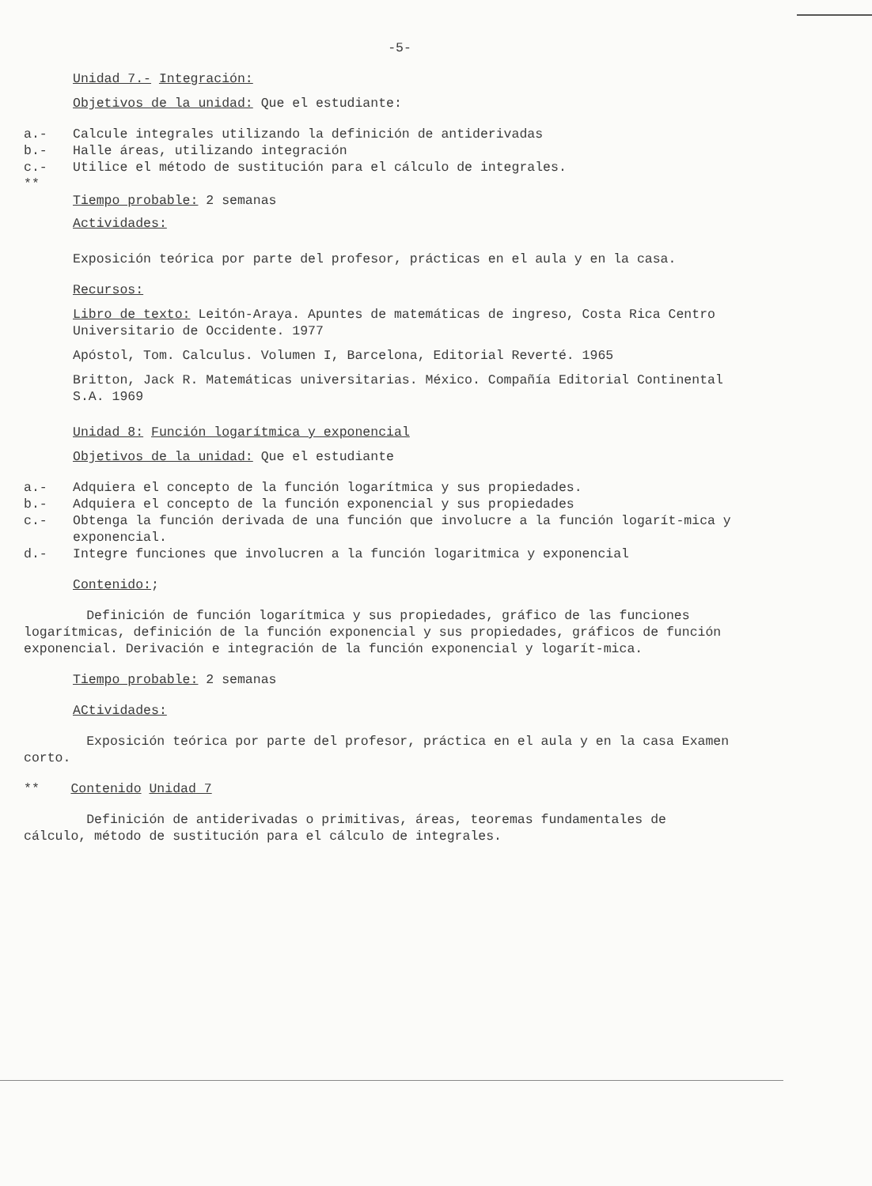-5-
Unidad 7.- Integración:
Objetivos de la unidad: Que el estudiante:
a.- Calcule integrales utilizando la definición de antiderivadas
b.- Halle áreas, utilizando integración
c.- Utilice el método de sustitución para el cálculo de integrales.
**
Tiempo probable: 2 semanas
Actividades:
Exposición teórica por parte del profesor, prácticas en el aula y en la casa.
Recursos:
Libro de texto: Leitón-Araya. Apuntes de matemáticas de ingreso, Costa Rica Centro Universitario de Occidente. 1977
Apóstol, Tom. Calculus. Volumen I, Barcelona, Editorial Reverté. 1965
Britton, Jack R. Matemáticas universitarias. México. Compañía Editorial Continental S.A. 1969
Unidad 8: Función logarítmica y exponencial
Objetivos de la unidad: Que el estudiante
a.- Adquiera el concepto de la función logarítmica y sus propiedades.
b.- Adquiera el concepto de la función exponencial y sus propiedades
c.- Obtenga la función derivada de una función que involucre a la función logarít-mica y exponencial.
d.- Integre funciones que involucren a la función logaritmica y exponencial
Contenido:;
Definición de función logarítmica y sus propiedades, gráfico de las funciones logarítmicas, definición de la función exponencial y sus propiedades, gráficos de función exponencial. Derivación e integración de la función exponencial y logarít-mica.
Tiempo probable: 2 semanas
ACtividades:
Exposición teórica por parte del profesor, práctica en el aula y en la casa Examen corto.
** Contenido Unidad 7
Definición de antiderivadas o primitivas, áreas, teoremas fundamentales de cálculo, método de sustitución para el cálculo de integrales.